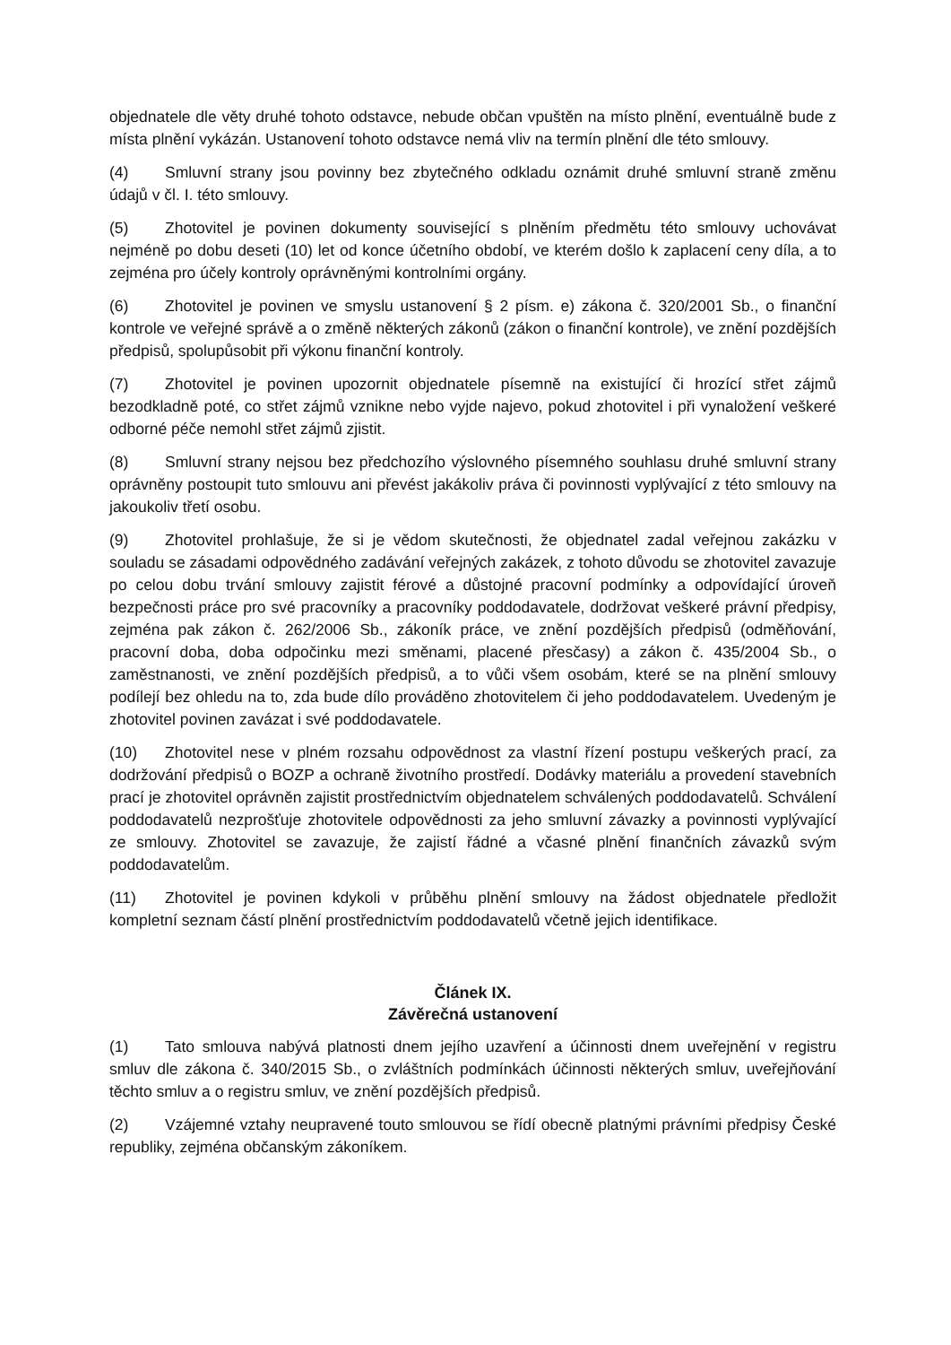objednatele dle věty druhé tohoto odstavce, nebude občan vpuštěn na místo plnění, eventuálně bude z místa plnění vykázán. Ustanovení tohoto odstavce nemá vliv na termín plnění dle této smlouvy.
(4) Smluvní strany jsou povinny bez zbytečného odkladu oznámit druhé smluvní straně změnu údajů v čl. I. této smlouvy.
(5) Zhotovitel je povinen dokumenty související s plněním předmětu této smlouvy uchovávat nejméně po dobu deseti (10) let od konce účetního období, ve kterém došlo k zaplacení ceny díla, a to zejména pro účely kontroly oprávněnými kontrolními orgány.
(6) Zhotovitel je povinen ve smyslu ustanovení § 2 písm. e) zákona č. 320/2001 Sb., o finanční kontrole ve veřejné správě a o změně některých zákonů (zákon o finanční kontrole), ve znění pozdějších předpisů, spolupůsobit při výkonu finanční kontroly.
(7) Zhotovitel je povinen upozornit objednatele písemně na existující či hrozící střet zájmů bezodkladně poté, co střet zájmů vznikne nebo vyjde najevo, pokud zhotovitel i při vynaložení veškeré odborné péče nemohl střet zájmů zjistit.
(8) Smluvní strany nejsou bez předchozího výslovného písemného souhlasu druhé smluvní strany oprávněny postoupit tuto smlouvu ani převést jakákoliv práva či povinnosti vyplývající z této smlouvy na jakoukoliv třetí osobu.
(9) Zhotovitel prohlašuje, že si je vědom skutečnosti, že objednatel zadal veřejnou zakázku v souladu se zásadami odpovědného zadávání veřejných zakázek, z tohoto důvodu se zhotovitel zavazuje po celou dobu trvání smlouvy zajistit férové a důstojné pracovní podmínky a odpovídající úroveň bezpečnosti práce pro své pracovníky a pracovníky poddodavatele, dodržovat veškeré právní předpisy, zejména pak zákon č. 262/2006 Sb., zákoník práce, ve znění pozdějších předpisů (odměňování, pracovní doba, doba odpočinku mezi směnami, placené přesčasy) a zákon č. 435/2004 Sb., o zaměstnanosti, ve znění pozdějších předpisů, a to vůči všem osobám, které se na plnění smlouvy podílejí bez ohledu na to, zda bude dílo prováděno zhotovitelem či jeho poddodavatelem. Uvedeným je zhotovitel povinen zavázat i své poddodavatele.
(10) Zhotovitel nese v plném rozsahu odpovědnost za vlastní řízení postupu veškerých prací, za dodržování předpisů o BOZP a ochraně životního prostředí. Dodávky materiálu a provedení stavebních prací je zhotovitel oprávněn zajistit prostřednictvím objednatelem schválených poddodavatelů. Schválení poddodavatelů nezprošťuje zhotovitele odpovědnosti za jeho smluvní závazky a povinnosti vyplývající ze smlouvy. Zhotovitel se zavazuje, že zajistí řádné a včasné plnění finančních závazků svým poddodavatelům.
(11) Zhotovitel je povinen kdykoli v průběhu plnění smlouvy na žádost objednatele předložit kompletní seznam částí plnění prostřednictvím poddodavatelů včetně jejich identifikace.
Článek IX.
Závěrečná ustanovení
(1) Tato smlouva nabývá platnosti dnem jejího uzavření a účinnosti dnem uveřejnění v registru smluv dle zákona č. 340/2015 Sb., o zvláštních podmínkách účinnosti některých smluv, uveřejňování těchto smluv a o registru smluv, ve znění pozdějších předpisů.
(2) Vzájemné vztahy neupravené touto smlouvou se řídí obecně platnými právními předpisy České republiky, zejména občanským zákoníkem.